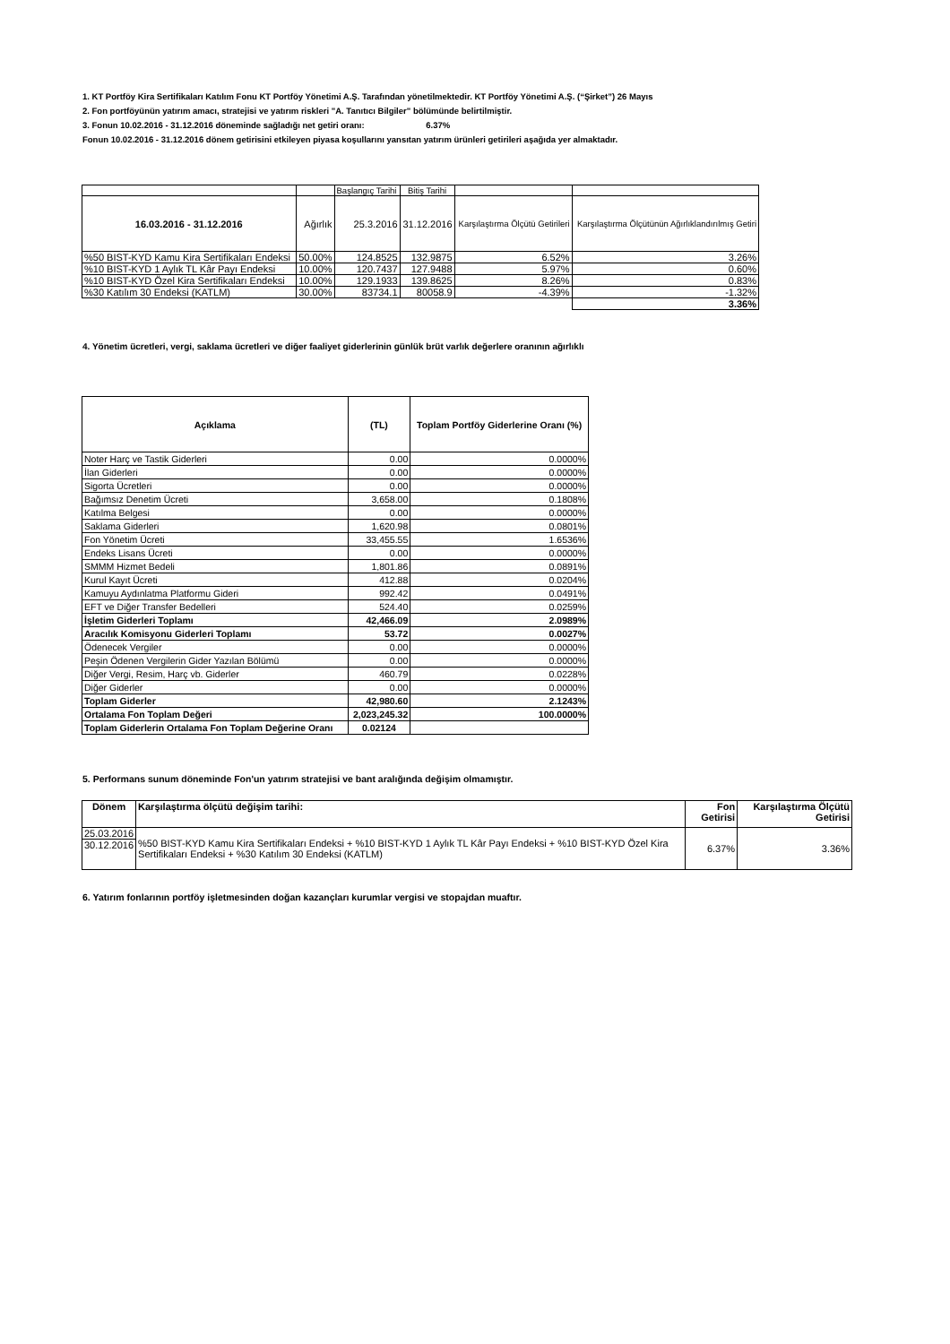1. KT Portföy Kira Sertifikaları Katılım Fonu KT Portföy Yönetimi A.Ş. Tarafından yönetilmektedir. KT Portföy Yönetimi A.Ş. (“Şirket”) 26 Mayıs
2. Fon portföyünün yatırım amacı, stratejisi ve yatırım riskleri "A. Tanıtıcı Bilgiler" bölümünde belirtilmiştir.
3. Fonun 10.02.2016 - 31.12.2016 döneminde sağladığı net getiri oranı: 6.37%
Fonun 10.02.2016 - 31.12.2016 dönem getirisini etkileyen piyasa koşullarını yansıtan yatırım ürünleri getirileri aşağıda yer almaktadır.
| | | Başlangıç Tarihi | Bitiş Tarihi | | |
| 16.03.2016 - 31.12.2016 | Ağırlık | 25.3.2016 | 31.12.2016 | Karşılaştırma Ölçütü Getirileri | Karşılaştırma Ölçütünün Ağırlıklandırılmış Getiri |
| %50 BIST-KYD Kamu Kira Sertifikaları Endeksi | 50.00% | 124.8525 | 132.9875 | 6.52% | 3.26% |
| %10 BIST-KYD 1 Aylık TL Kâr Payı Endeksi | 10.00% | 120.7437 | 127.9488 | 5.97% | 0.60% |
| %10 BIST-KYD Özel Kira Sertifikaları Endeksi | 10.00% | 129.1933 | 139.8625 | 8.26% | 0.83% |
| %30 Katılım 30 Endeksi (KATLM) | 30.00% | 83734.1 | 80058.9 | -4.39% | -1.32% |
| | | | | | 3.36% |
4. Yönetim ücretleri, vergi, saklama ücretleri ve diğer faaliyet giderlerinin günlük brüt varlık değerlere oranının ağırlıklı
| Açıklama | (TL) | Toplam Portföy Giderlerine Oranı (%) |
| --- | --- | --- |
| Noter Harç ve Tastik Giderleri | 0.00 | 0.0000% |
| İlan Giderleri | 0.00 | 0.0000% |
| Sigorta Ücretleri | 0.00 | 0.0000% |
| Bağımsız Denetim Ücreti | 3,658.00 | 0.1808% |
| Katılma Belgesi | 0.00 | 0.0000% |
| Saklama Giderleri | 1,620.98 | 0.0801% |
| Fon Yönetim Ücreti | 33,455.55 | 1.6536% |
| Endeks Lisans Ücreti | 0.00 | 0.0000% |
| SMMM Hizmet Bedeli | 1,801.86 | 0.0891% |
| Kurul Kayıt Ücreti | 412.88 | 0.0204% |
| Kamuyu Aydınlatma Platformu Gideri | 992.42 | 0.0491% |
| EFT ve Diğer Transfer Bedelleri | 524.40 | 0.0259% |
| İşletim Giderleri Toplamı | 42,466.09 | 2.0989% |
| Aracılık Komisyonu Giderleri Toplamı | 53.72 | 0.0027% |
| Ödenecek Vergiler | 0.00 | 0.0000% |
| Peşin Ödenen Vergilerin Gider Yazılan Bölümü | 0.00 | 0.0000% |
| Diğer Vergi, Resim, Harç vb. Giderler | 460.79 | 0.0228% |
| Diğer Giderler | 0.00 | 0.0000% |
| Toplam Giderler | 42,980.60 | 2.1243% |
| Ortalama Fon Toplam Değeri | 2,023,245.32 | 100.0000% |
| Toplam Giderlerin Ortalama Fon Toplam Değerine Oranı | 0.02124 | |
5. Performans sunum döneminde Fon'un yatırım stratejisi ve bant aralığında değişim olmamıştır.
| Dönem | Karşılaştırma ölçütü değişim tarihi: | Fon Getirisi | Karşılaştırma Ölçütü Getirisi |
| --- | --- | --- | --- |
| 25.03.2016 | %50 BIST-KYD Kamu Kira Sertifikaları Endeksi + %10 BIST-KYD 1 Aylık TL Kâr Payı Endeksi + %10 BIST-KYD Özel Kira Sertifikaları Endeksi + %30 Katılım 30 Endeksi (KATLM) | 6.37% | 3.36% |
| 30.12.2016 | | | |
6. Yatırım fonlarının portföy işletmesinden doğan kazançları kurumlar vergisi ve stopajdan muaftır.